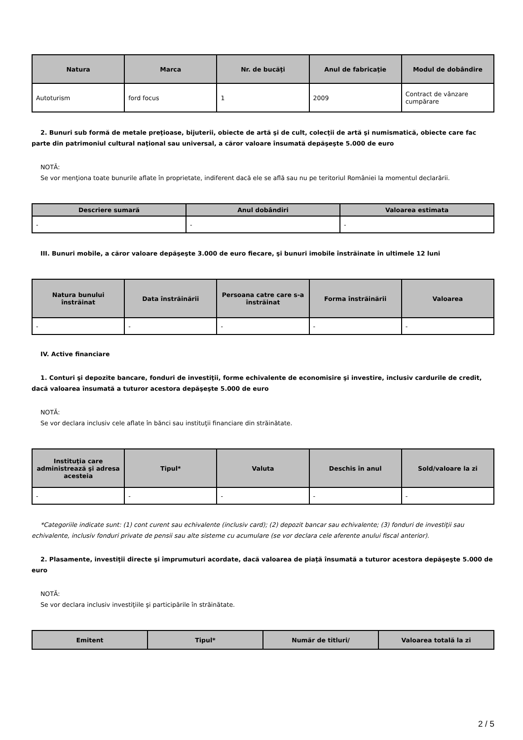| Natura | Marca | Nr. de bucăţi | Anul de fabricaţie | Modul de dobândire |
| --- | --- | --- | --- | --- |
| Autoturism | ford focus | 1 | 2009 | Contract de vânzare cumpărare |
2. Bunuri sub formă de metale preţioase, bijuterii, obiecte de artă şi de cult, colecţii de artă şi numismatică, obiecte care fac parte din patrimoniul cultural naţional sau universal, a căror valoare însumată depăşeşte 5.000 de euro
NOTĂ:
Se vor menţiona toate bunurile aflate în proprietate, indiferent dacă ele se află sau nu pe teritoriul României la momentul declarării.
| Descriere sumară | Anul dobândiri | Valoarea estimata |
| --- | --- | --- |
| - | - | - |
III. Bunuri mobile, a căror valoare depăşeşte 3.000 de euro fiecare, şi bunuri imobile înstrăinate în ultimele 12 luni
| Natura bunului înstrăinat | Data înstrăinării | Persoana catre care s-a înstrăinat | Forma înstrăinării | Valoarea |
| --- | --- | --- | --- | --- |
| - | - | - | - | - |
IV. Active financiare
1. Conturi şi depozite bancare, fonduri de investiţii, forme echivalente de economisire şi investire, inclusiv cardurile de credit, dacă valoarea însumată a tuturor acestora depăşeşte 5.000 de euro
NOTĂ:
Se vor declara inclusiv cele aflate în bănci sau instituţii financiare din străinătate.
| Instituţia care administrează şi adresa acesteia | Tipul* | Valuta | Deschis în anul | Sold/valoare la zi |
| --- | --- | --- | --- | --- |
| - | - | - | - | - |
*Categoriile indicate sunt: (1) cont curent sau echivalente (inclusiv card); (2) depozit bancar sau echivalente; (3) fonduri de investiţii sau echivalente, inclusiv fonduri private de pensii sau alte sisteme cu acumulare (se vor declara cele aferente anului fiscal anterior).
2. Plasamente, investiţii directe şi împrumuturi acordate, dacă valoarea de piaţă însumată a tuturor acestora depăşeşte 5.000 de euro
NOTĂ:
Se vor declara inclusiv investiţiile şi participările în străinătate.
| Emitent | Tipul* | Număr de titluri/ | Valoarea totală la zi |
| --- | --- | --- | --- |
2 / 5